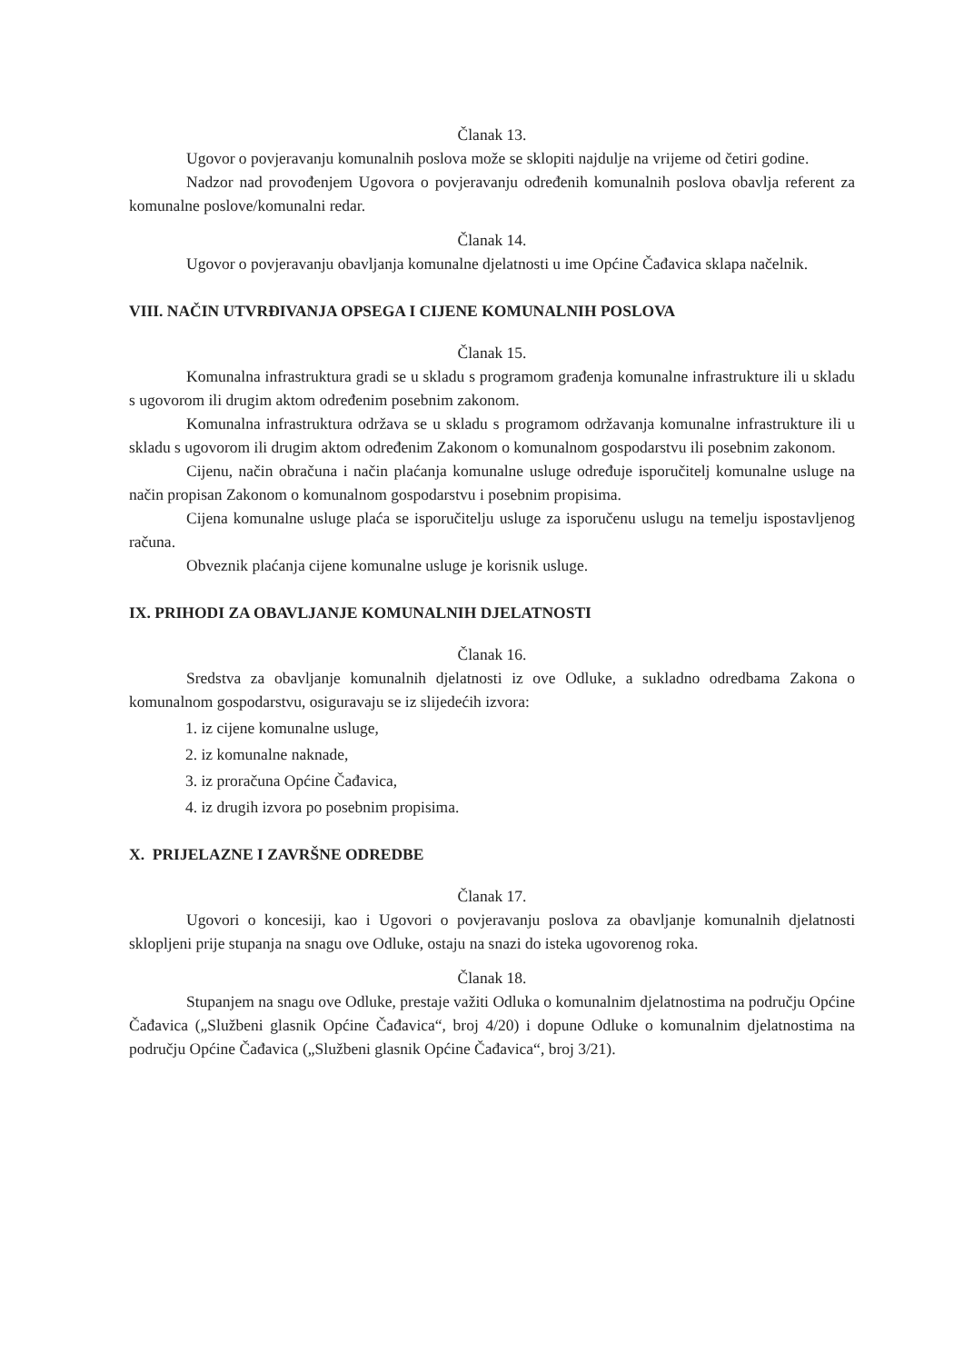Članak 13.
Ugovor o povjeravanju komunalnih poslova može se sklopiti najdulje na vrijeme od četiri godine.
Nadzor nad provođenjem Ugovora o povjeravanju određenih komunalnih poslova obavlja referent za komunalne poslove/komunalni redar.
Članak 14.
Ugovor o povjeravanju obavljanja komunalne djelatnosti u ime Općine Čađavica sklapa načelnik.
VIII. NAČIN UTVRĐIVANJA OPSEGA I CIJENE KOMUNALNIH POSLOVA
Članak 15.
Komunalna infrastruktura gradi se u skladu s programom građenja komunalne infrastrukture ili u skladu s ugovorom ili drugim aktom određenim posebnim zakonom.
Komunalna infrastruktura održava se u skladu s programom održavanja komunalne infrastrukture ili u skladu s ugovorom ili drugim aktom određenim Zakonom o komunalnom gospodarstvu ili posebnim zakonom.
Cijenu, način obračuna i način plaćanja komunalne usluge određuje isporučitelj komunalne usluge na način propisan Zakonom o komunalnom gospodarstvu i posebnim propisima.
Cijena komunalne usluge plaća se isporučitelju usluge za isporučenu uslugu na temelju ispostavljenog računa.
Obveznik plaćanja cijene komunalne usluge je korisnik usluge.
IX. PRIHODI ZA OBAVLJANJE KOMUNALNIH DJELATNOSTI
Članak 16.
Sredstva za obavljanje komunalnih djelatnosti iz ove Odluke, a sukladno odredbama Zakona o komunalnom gospodarstvu, osiguravaju se iz slijedećih izvora:
1. iz cijene komunalne usluge,
2. iz komunalne naknade,
3. iz proračuna Općine Čađavica,
4. iz drugih izvora po posebnim propisima.
X. PRIJELAZNE I ZAVRŠNE ODREDBE
Članak 17.
Ugovori o koncesiji, kao i Ugovori o povjeravanju poslova za obavljanje komunalnih djelatnosti sklopljeni prije stupanja na snagu ove Odluke, ostaju na snazi do isteka ugovorenog roka.
Članak 18.
Stupanjem na snagu ove Odluke, prestaje važiti Odluka o komunalnim djelatnostima na području Općine Čađavica („Službeni glasnik Općine Čađavica“, broj 4/20) i dopune Odluke o komunalnim djelatnostima na području Općine Čađavica („Službeni glasnik Općine Čađavica“, broj 3/21).